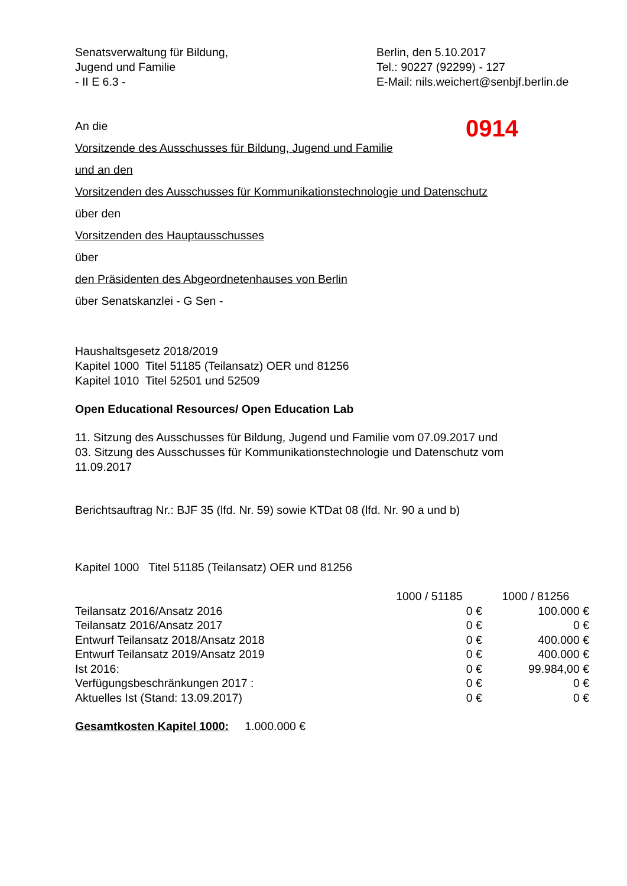Senatsverwaltung für Bildung,
Jugend und Familie
- II E 6.3 -
Berlin, den 5.10.2017
Tel.: 90227 (92299) - 127
E-Mail: nils.weichert@senbjf.berlin.de
0914
An die
Vorsitzende des Ausschusses für Bildung, Jugend und Familie
und an den
Vorsitzenden des Ausschusses für Kommunikationstechnologie und Datenschutz
über den
Vorsitzenden des Hauptausschusses
über
den Präsidenten des Abgeordnetenhauses von Berlin
über Senatskanzlei - G Sen -
Haushaltsgesetz 2018/2019
Kapitel 1000 Titel 51185 (Teilansatz) OER und 81256
Kapitel 1010 Titel 52501 und 52509
Open Educational Resources/ Open Education Lab
11. Sitzung des Ausschusses für Bildung, Jugend und Familie vom 07.09.2017 und
03. Sitzung des Ausschusses für Kommunikationstechnologie und Datenschutz vom
11.09.2017
Berichtsauftrag Nr.: BJF 35 (lfd. Nr. 59) sowie KTDat 08 (lfd. Nr. 90 a und b)
Kapitel 1000 Titel 51185 (Teilansatz) OER und 81256
| | 1000 / 51185 | 1000 / 81256 |
| Teilansatz 2016/Ansatz 2016 | 0 € | 100.000 € |
| Teilansatz 2016/Ansatz 2017 | 0 € | 0 € |
| Entwurf Teilansatz 2018/Ansatz 2018 | 0 € | 400.000 € |
| Entwurf Teilansatz 2019/Ansatz 2019 | 0 € | 400.000 € |
| Ist 2016: | 0 € | 99.984,00 € |
| Verfügungsbeschränkungen 2017 : | 0 € | 0 € |
| Aktuelles Ist (Stand: 13.09.2017) | 0 € | 0 € |
Gesamtkosten Kapitel 1000: 1.000.000 €